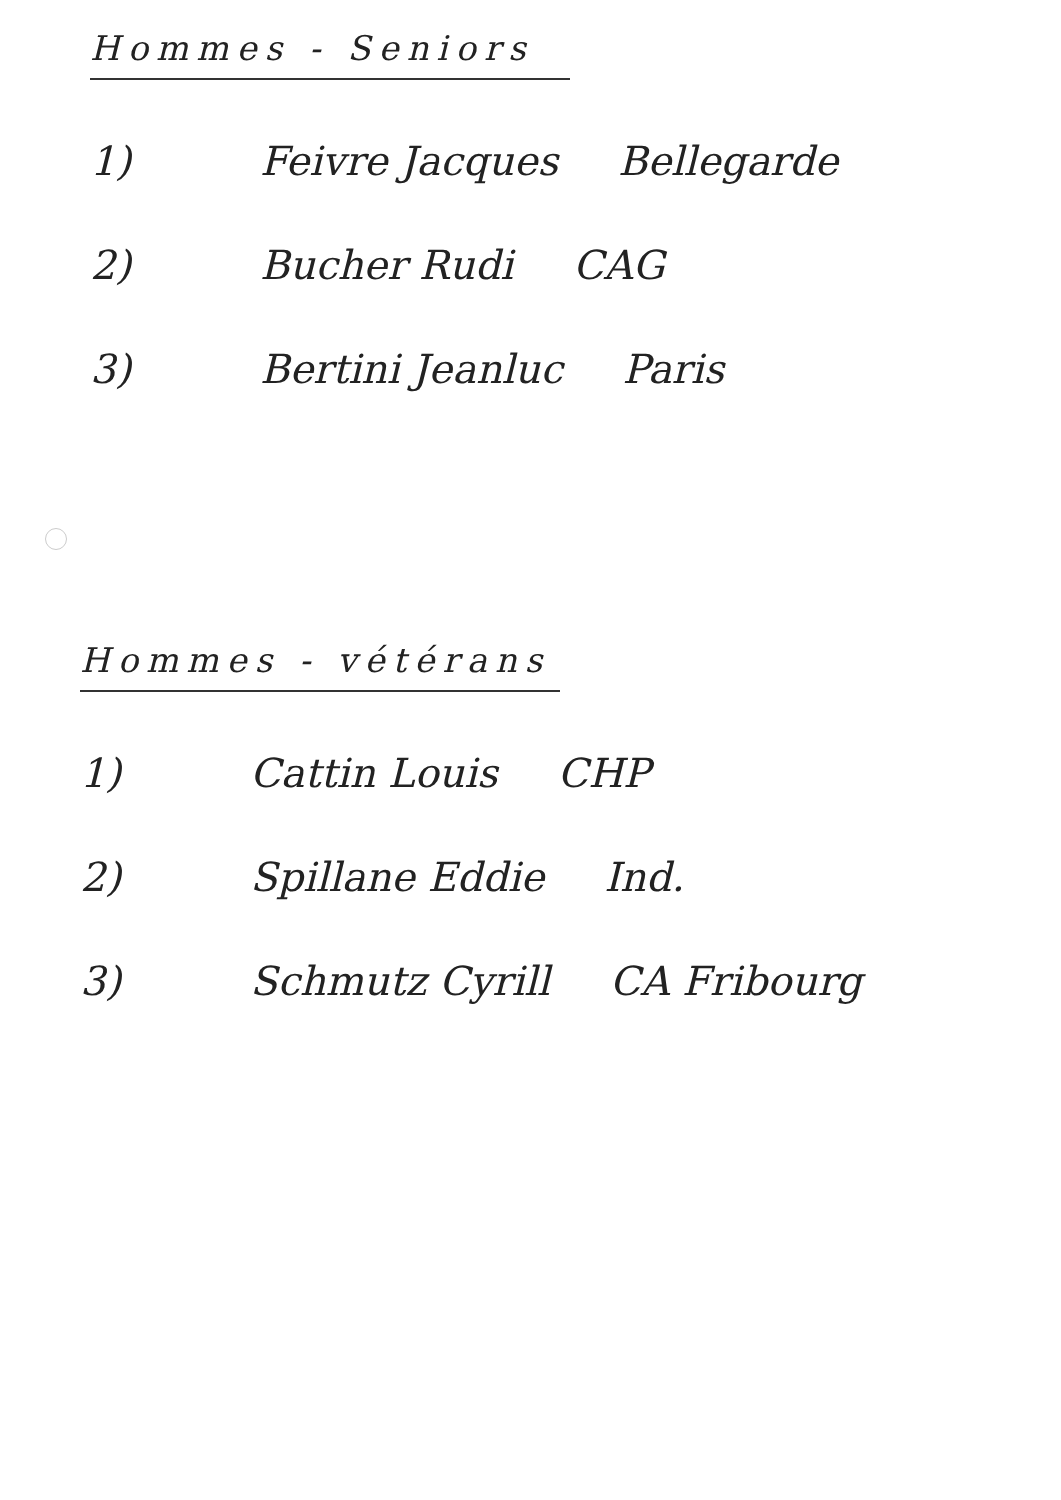Hommes - Seniors
1) Feivre Jacques Bellegarde
2) Bucher Rudi CAG
3) Bertini Jeanluc Paris
Hommes - vétérans
1) Cattin Louis CHP
2) Spillane Eddie Ind.
3) Schmutz Cyrill CA Fribourg